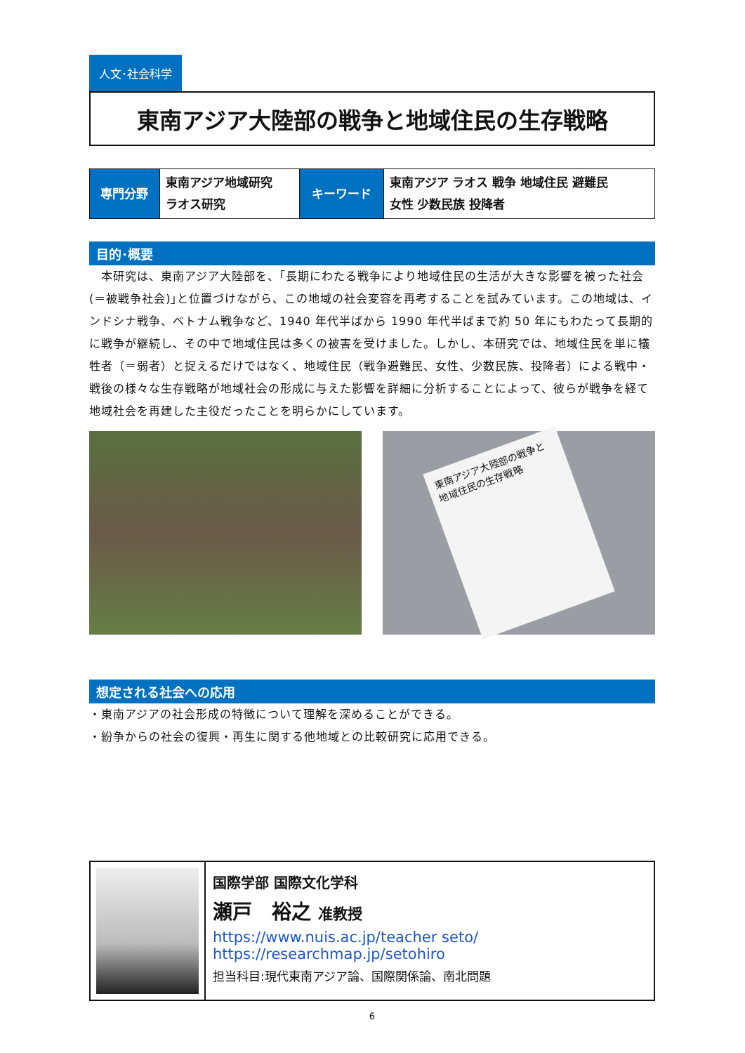人文･社会科学
東南アジア大陸部の戦争と地域住民の生存戦略
| 専門分野 | 東南アジア地域研究 ラオス研究 | キーワード | 東南アジア ラオス 戦争 地域住民 避難民 女性 少数民族 投降者 |
目的･概要
　本研究は、東南アジア大陸部を、｢長期にわたる戦争により地域住民の生活が大きな影響を被った社会(＝被戦争社会)｣と位置づけながら、この地域の社会変容を再考することを試みています。この地域は、インドシナ戦争、ベトナム戦争など、1940 年代半ばから 1990 年代半ばまで約 50 年にもわたって長期的に戦争が継続し、その中で地域住民は多くの被害を受けました。しかし、本研究では、地域住民を単に犠牲者（＝弱者）と捉えるだけではなく、地域住民（戦争避難民、女性、少数民族、投降者）による戦中・戦後の様々な生存戦略が地域社会の形成に与えた影響を詳細に分析することによって、彼らが戦争を経て地域社会を再建した主役だったことを明らかにしています。
東南アジア大陸部の戦争と地域住民の生存戦略
想定される社会への応用
・東南アジアの社会形成の特徴について理解を深めることができる。
・紛争からの社会の復興・再生に関する他地域との比較研究に応用できる。
国際学部 国際文化学科
瀬戸　裕之 准教授
https://www.nuis.ac.jp/teacher seto/
https://researchmap.jp/setohiro
担当科目:現代東南アジア論、国際関係論、南北問題
6